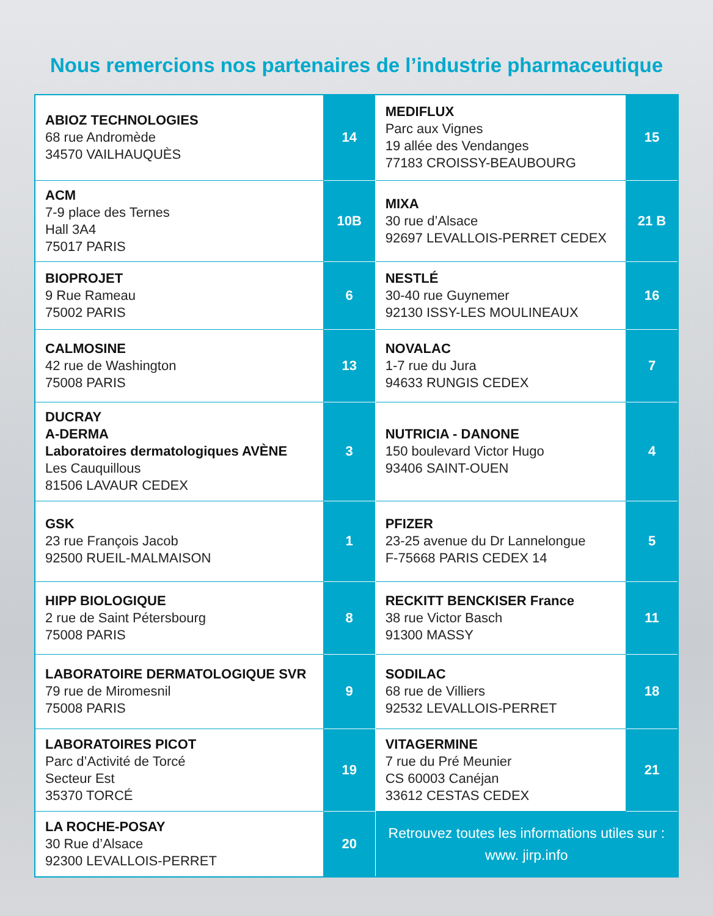Nous remercions nos partenaires de l’industrie pharmaceutique
| ABIOZ TECHNOLOGIES 68 rue Andromède 34570 VAILHAUQUÈS | 14 | MEDIFLUX Parc aux Vignes 19 allée des Vendanges 77183 CROISSY-BEAUBOURG | 15 |
| ACM 7-9 place des Ternes Hall 3A4 75017 PARIS | 10B | MIXA 30 rue d’Alsace 92697 LEVALLOIS-PERRET CEDEX | 21 B |
| BIOPROJET 9 Rue Rameau 75002 PARIS | 6 | NESTLÉ 30-40 rue Guynemer 92130 ISSY-LES MOULINEAUX | 16 |
| CALMOSINE 42 rue de Washington 75008 PARIS | 13 | NOVALAC 1-7 rue du Jura 94633 RUNGIS CEDEX | 7 |
| DUCRAY A-DERMA Laboratoires dermatologiques AVÈNE Les Cauquillous 81506 LAVAUR CEDEX | 3 | NUTRICIA - DANONE 150 boulevard Victor Hugo 93406 SAINT-OUEN | 4 |
| GSK 23 rue François Jacob 92500 RUEIL-MALMAISON | 1 | PFIZER 23-25 avenue du Dr Lannelongue F-75668 PARIS CEDEX 14 | 5 |
| HIPP BIOLOGIQUE 2 rue de Saint Pétersbourg 75008 PARIS | 8 | RECKITT BENCKISER France 38 rue Victor Basch 91300 MASSY | 11 |
| LABORATOIRE DERMATOLOGIQUE SVR 79 rue de Miromesnil 75008 PARIS | 9 | SODILAC 68 rue de Villiers 92532 LEVALLOIS-PERRET | 18 |
| LABORATOIRES PICOT Parc d’Activité de Torcé Secteur Est 35370 TORCÉ | 19 | VITAGERMINE 7 rue du Pré Meunier CS 60003 Canéjan 33612 CESTAS CEDEX | 21 |
| LA ROCHE-POSAY 30 Rue d’Alsace 92300 LEVALLOIS-PERRET | 20 | Retrouvez toutes les informations utiles sur : www. jirp.info | |